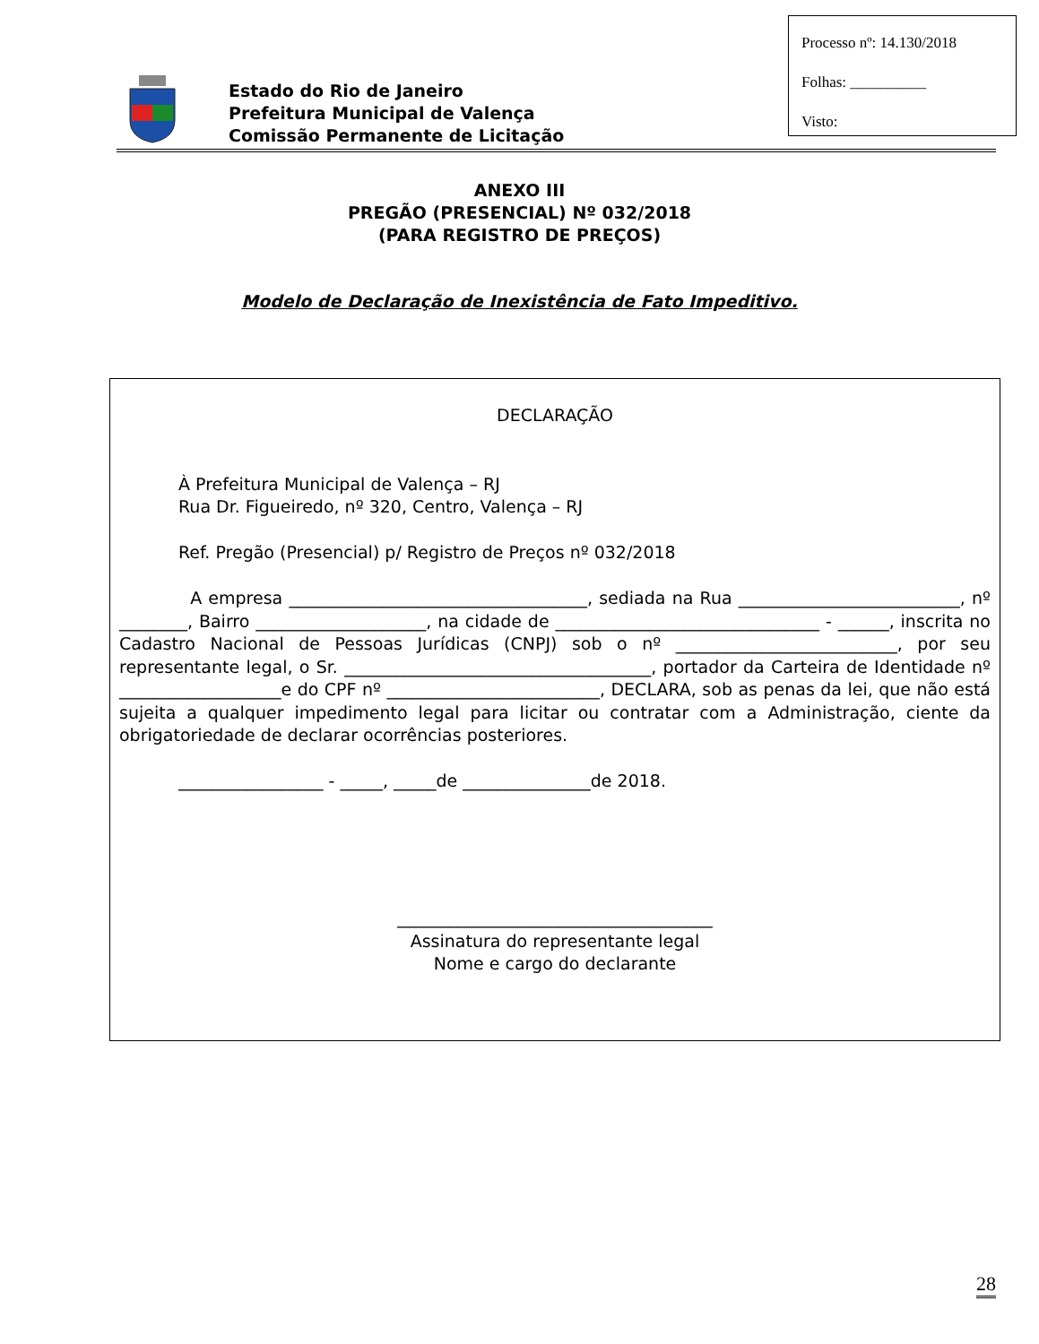Estado do Rio de Janeiro
Prefeitura Municipal de Valença
Comissão Permanente de Licitação
Processo nº: 14.130/2018
Folhas: __________
Visto:
ANEXO III
PREGÃO (PRESENCIAL) Nº 032/2018
(PARA REGISTRO DE PREÇOS)
Modelo de Declaração de Inexistência de Fato Impeditivo.
DECLARAÇÃO
À Prefeitura Municipal de Valença – RJ
Rua Dr. Figueiredo, nº 320, Centro, Valença – RJ
Ref. Pregão (Presencial) p/ Registro de Preços nº 032/2018
A empresa ___________________________________, sediada na Rua __________________________, nº ________, Bairro ____________________, na cidade de _______________________________ - ______, inscrita no Cadastro Nacional de Pessoas Jurídicas (CNPJ) sob o nº __________________________, por seu representante legal, o Sr. ____________________________________, portador da Carteira de Identidade nº ___________________e do CPF nº _________________________, DECLARA, sob as penas da lei, que não está sujeita a qualquer impedimento legal para licitar ou contratar com a Administração, ciente da obrigatoriedade de declarar ocorrências posteriores.
_________________ - _____, _____de _______________de 2018.
_____________________________________
Assinatura do representante legal
Nome e cargo do declarante
28